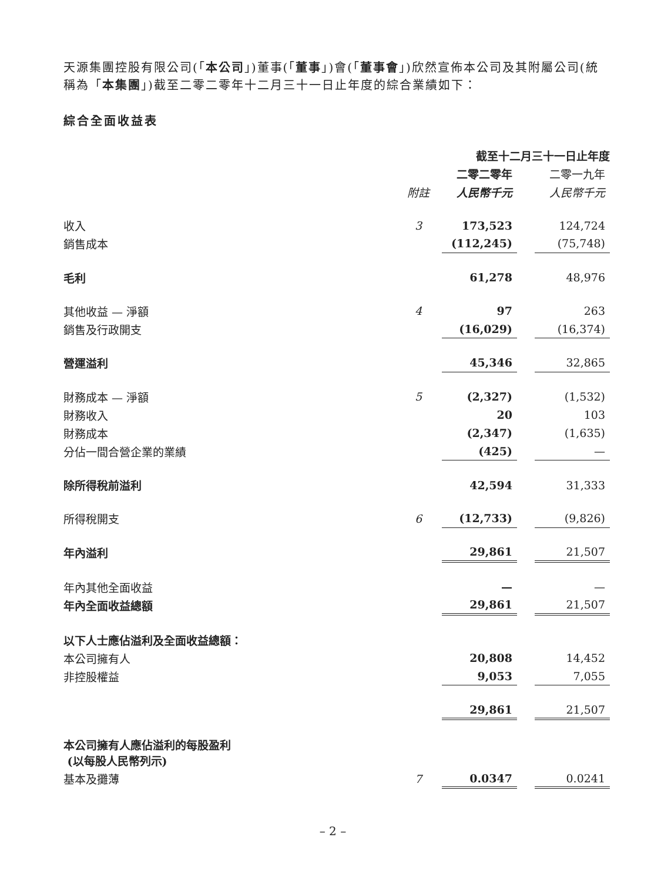天源集團控股有限公司(「本公司」)董事(「董事」)會(「董事會」)欣然宣佈本公司及其附屬公司(統稱為「本集團」)截至二零二零年十二月三十一日止年度的綜合業績如下：
綜合全面收益表
| | | 截至十二月三十一日止年度 | | |
| | | 二零二零年 | | 二零一九年 |
| | 附註 | 人民幣千元 | | 人民幣千元 |
| 收入 | 3 | 173,523 | | 124,724 |
| 銷售成本 | | (112,245) | | (75,748) |
| 毛利 | | 61,278 | | 48,976 |
| 其他收益 — 淨額 | 4 | 97 | | 263 |
| 銷售及行政開支 | | (16,029) | | (16,374) |
| 營運溢利 | | 45,346 | | 32,865 |
| 財務成本 — 淨額 | 5 | (2,327) | | (1,532) |
| 財務收入 | | 20 | | 103 |
| 財務成本 | | (2,347) | | (1,635) |
| 分佔一間合營企業的業績 | | (425) | | — |
| 除所得稅前溢利 | | 42,594 | | 31,333 |
| 所得稅開支 | 6 | (12,733) | | (9,826) |
| 年內溢利 | | 29,861 | | 21,507 |
| 年內其他全面收益 | | — | | — |
| 年內全面收益總額 | | 29,861 | | 21,507 |
| 以下人士應佔溢利及全面收益總額： | | | | |
| 本公司擁有人 | | 20,808 | | 14,452 |
| 非控股權益 | | 9,053 | | 7,055 |
| | | 29,861 | | 21,507 |
| 本公司擁有人應佔溢利的每股盈利 (以每股人民幣列示) | | | | |
| 基本及攤薄 | 7 | 0.0347 | | 0.0241 |
– 2 –